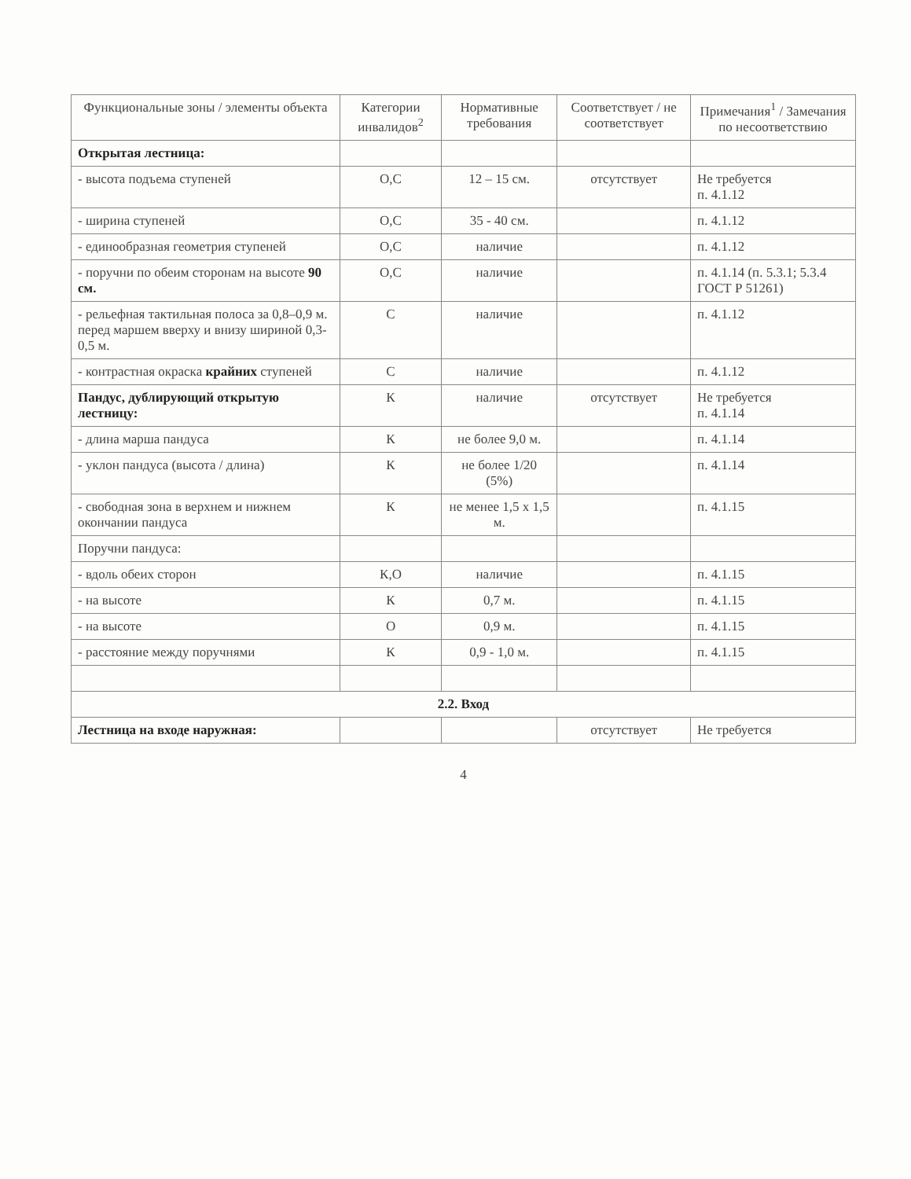| Функциональные зоны / элементы объекта | Категории инвалидов<sup>2</sup> | Нормативные требования | Соответствует / не соответствует | Примечания<sup>1</sup> / Замечания по несоответствию |
| --- | --- | --- | --- | --- |
| Открытая лестница: | | | | |
| - высота подъема ступеней | О,С | 12 – 15 см. | отсутствует | Не требуется п. 4.1.12 |
| - ширина ступеней | О,С | 35 - 40 см. | | п. 4.1.12 |
| - единообразная геометрия ступеней | О,С | наличие | | п. 4.1.12 |
| - поручни по обеим сторонам на высоте 90 см. | О,С | наличие | | п. 4.1.14 (п. 5.3.1; 5.3.4 ГОСТ Р 51261) |
| - рельефная тактильная полоса за 0,8–0,9 м. перед маршем вверху и внизу шириной 0,3-0,5 м. | С | наличие | | п. 4.1.12 |
| - контрастная окраска крайних ступеней | С | наличие | | п. 4.1.12 |
| Пандус, дублирующий открытую лестницу: | К | наличие | отсутствует | Не требуется п. 4.1.14 |
| - длина марша пандуса | К | не более 9,0 м. | | п. 4.1.14 |
| - уклон пандуса (высота / длина) | К | не более 1/20 (5%) | | п. 4.1.14 |
| - свободная зона в верхнем и нижнем окончании пандуса | К | не менее 1,5 х 1,5 м. | | п. 4.1.15 |
| Поручни пандуса: | | | | |
| - вдоль обеих сторон | К,О | наличие | | п. 4.1.15 |
| - на высоте | К | 0,7 м. | | п. 4.1.15 |
| - на высоте | О | 0,9 м. | | п. 4.1.15 |
| - расстояние между поручнями | К | 0,9 - 1,0 м. | | п. 4.1.15 |
| 2.2. Вход | | | | |
| Лестница на входе наружная: | | | отсутствует | Не требуется |
4